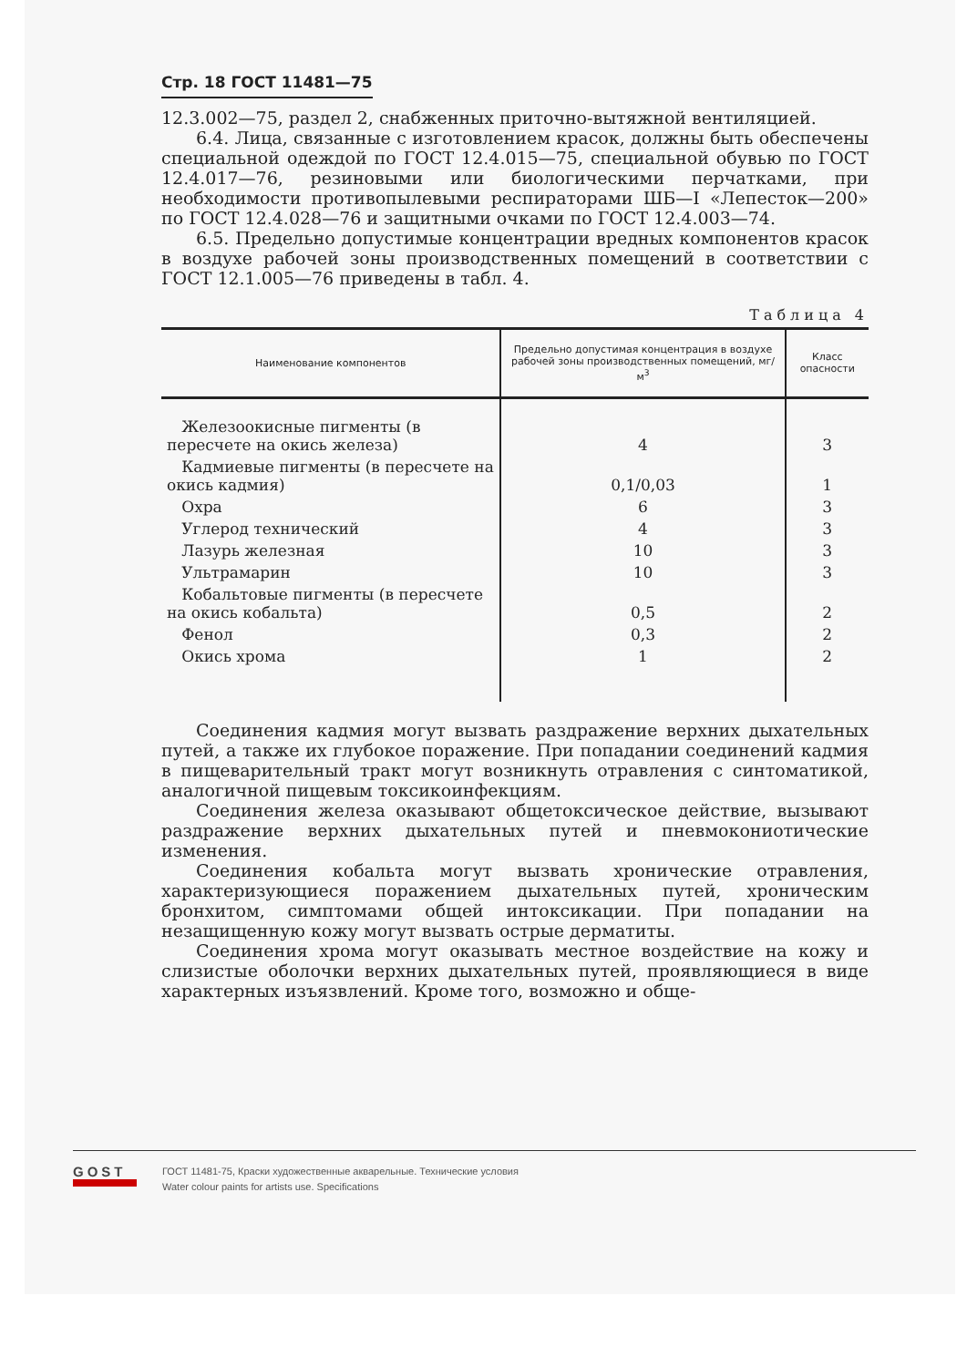Стр. 18 ГОСТ 11481—75
12.3.002—75, раздел 2, снабженных приточно-вытяжной вентиляцией.
6.4. Лица, связанные с изготовлением красок, должны быть обеспечены специальной одеждой по ГОСТ 12.4.015—75, специальной обувью по ГОСТ 12.4.017—76, резиновыми или биологическими перчатками, при необходимости противопылевыми респираторами ШБ—I «Лепесток—200» по ГОСТ 12.4.028—76 и защитными очками по ГОСТ 12.4.003—74.
6.5. Предельно допустимые концентрации вредных компонентов красок в воздухе рабочей зоны производственных помещений в соответствии с ГОСТ 12.1.005—76 приведены в табл. 4.
Таблица 4
| Наименование компонентов | Предельно допустимая концентрация в воздухе рабочей зоны производственных помещений, мг/м<sup>3</sup> | Класс опасности |
| --- | --- | --- |
| Железоокисные пигменты (в пересчете на окись железа) | 4 | 3 |
| Кадмиевые пигменты (в пересчете на окись кадмия) | 0,1/0,03 | 1 |
| Охра | 6 | 3 |
| Углерод технический | 4 | 3 |
| Лазурь железная | 10 | 3 |
| Ультрамарин | 10 | 3 |
| Кобальтовые пигменты (в пересчете на окись кобальта) | 0,5 | 2 |
| Фенол | 0,3 | 2 |
| Окись хрома | 1 | 2 |
Соединения кадмия могут вызвать раздражение верхних дыхательных путей, а также их глубокое поражение. При попадании соединений кадмия в пищеварительный тракт могут возникнуть отравления с синтоматикой, аналогичной пищевым токсикоинфекциям.
Соединения железа оказывают общетоксическое действие, вызывают раздражение верхних дыхательных путей и пневмокониотические изменения.
Соединения кобальта могут вызвать хронические отравления, характеризующиеся поражением дыхательных путей, хроническим бронхитом, симптомами общей интоксикации. При попадании на незащищенную кожу могут вызвать острые дерматиты.
Соединения хрома могут оказывать местное воздействие на кожу и слизистые оболочки верхних дыхательных путей, проявляющиеся в виде характерных изъязвлений. Кроме того, возможно и обще-
GOST
ГОСТ 11481-75, Краски художественные акварельные. Технические условия
Water colour paints for artists use. Specifications